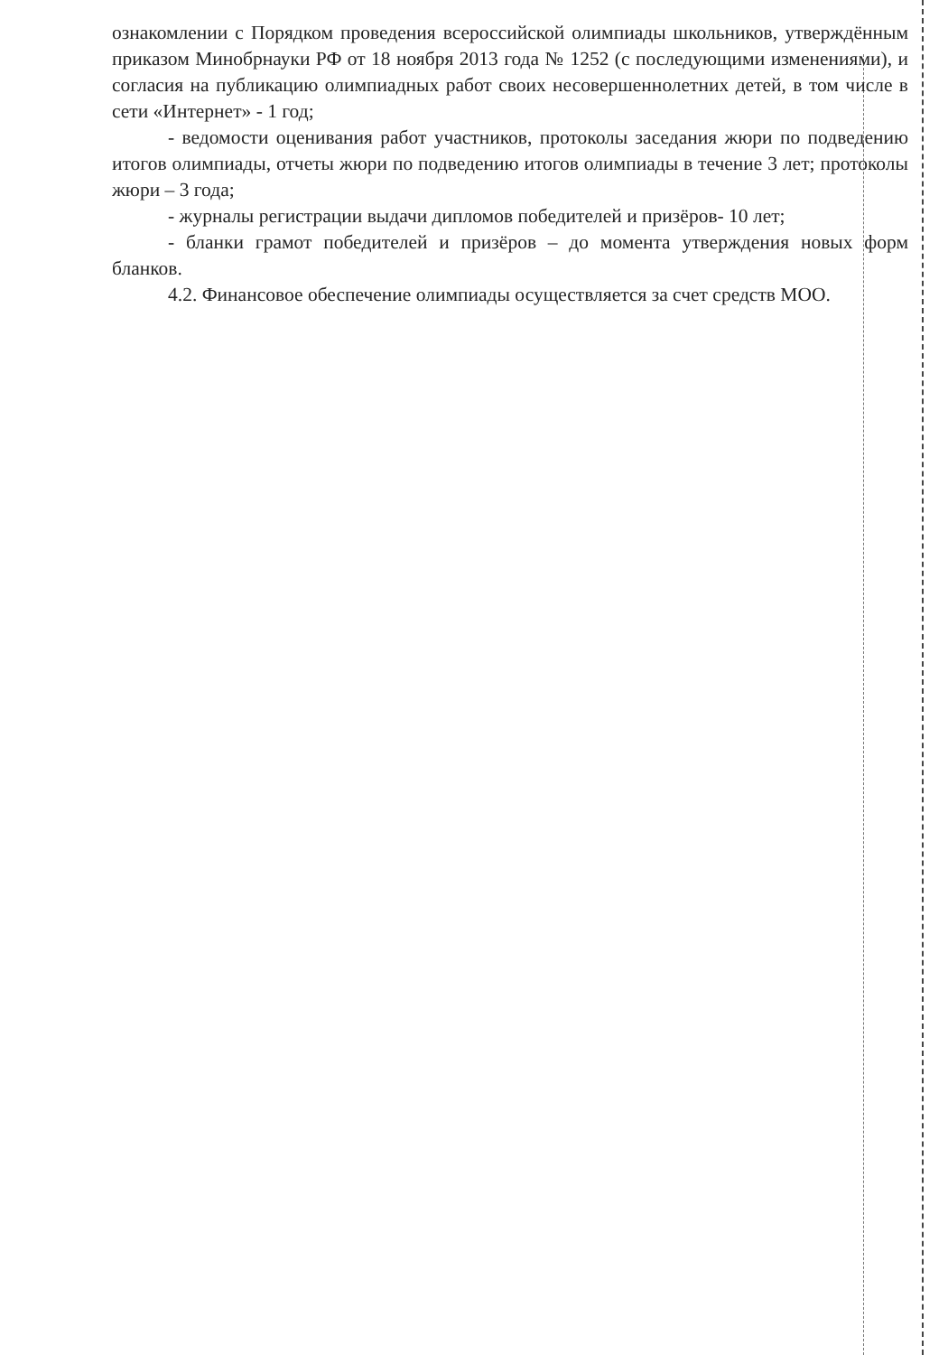ознакомлении с Порядком проведения всероссийской олимпиады школьников, утверждённым приказом Минобрнауки РФ от 18 ноября 2013 года № 1252 (с последующими изменениями), и согласия на публикацию олимпиадных работ своих несовершеннолетних детей, в том числе в сети «Интернет» - 1 год;
- ведомости оценивания работ участников, протоколы заседания жюри по подведению итогов олимпиады, отчеты жюри по подведению итогов олимпиады в течение 3 лет; протоколы жюри – 3 года;
- журналы регистрации выдачи дипломов победителей и призёров- 10 лет;
- бланки грамот победителей и призёров – до момента утверждения новых форм бланков.
4.2. Финансовое обеспечение олимпиады осуществляется за счет средств МОО.